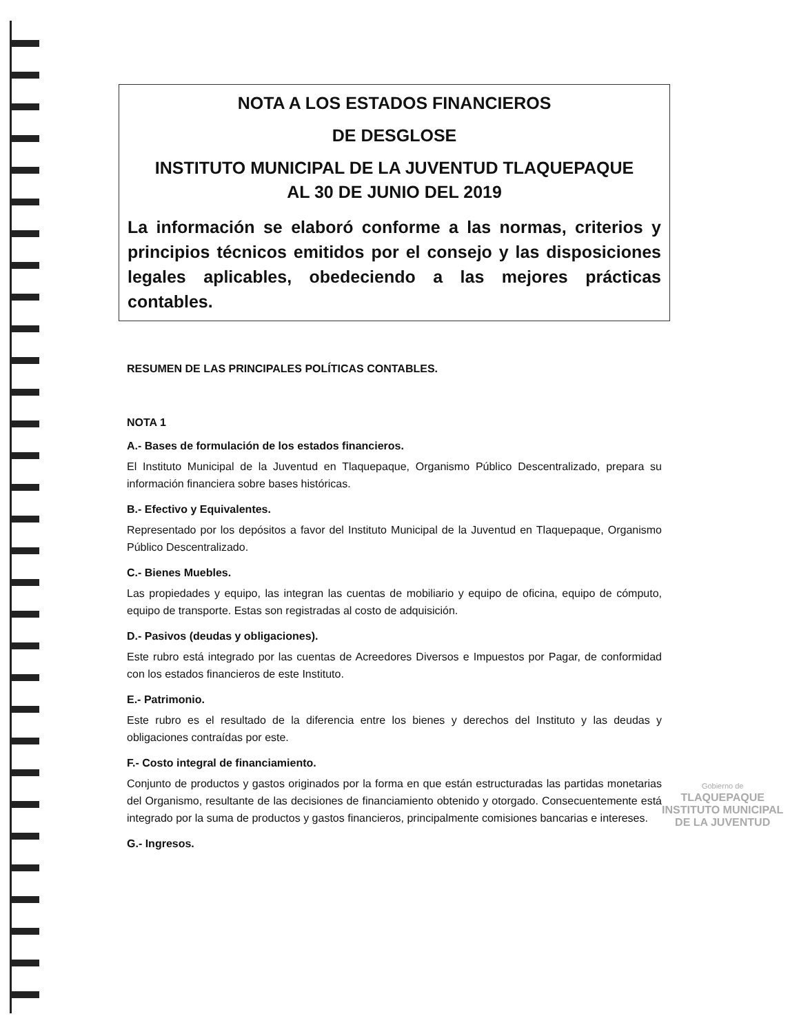NOTA A LOS ESTADOS FINANCIEROS
DE DESGLOSE
INSTITUTO MUNICIPAL DE LA JUVENTUD TLAQUEPAQUE
AL 30 DE JUNIO DEL 2019
La información se elaboró conforme a las normas, criterios y principios técnicos emitidos por el consejo y las disposiciones legales aplicables, obedeciendo a las mejores prácticas contables.
RESUMEN DE LAS PRINCIPALES POLÍTICAS CONTABLES.
NOTA 1
A.- Bases de formulación de los estados financieros.
El Instituto Municipal de la Juventud en Tlaquepaque, Organismo Público Descentralizado, prepara su información financiera sobre bases históricas.
B.- Efectivo y Equivalentes.
Representado por los depósitos a favor del Instituto Municipal de la Juventud en Tlaquepaque, Organismo Público Descentralizado.
C.- Bienes Muebles.
Las propiedades y equipo, las integran las cuentas de mobiliario y equipo de oficina, equipo de cómputo, equipo de transporte. Estas son registradas al costo de adquisición.
D.- Pasivos (deudas y obligaciones).
Este rubro está integrado por las cuentas de Acreedores Diversos e Impuestos por Pagar, de conformidad con los estados financieros de este Instituto.
E.- Patrimonio.
Este rubro es el resultado de la diferencia entre los bienes y derechos del Instituto y las deudas y obligaciones contraídas por este.
F.- Costo integral de financiamiento.
Conjunto de productos y gastos originados por la forma en que están estructuradas las partidas monetarias del Organismo, resultante de las decisiones de financiamiento obtenido y otorgado. Consecuentemente está integrado por la suma de productos y gastos financieros, principalmente comisiones bancarias e intereses.
G.- Ingresos.
Gobierno de
TLAQUEPAQUE
INSTITUTO MUNICIPAL
DE LA JUVENTUD